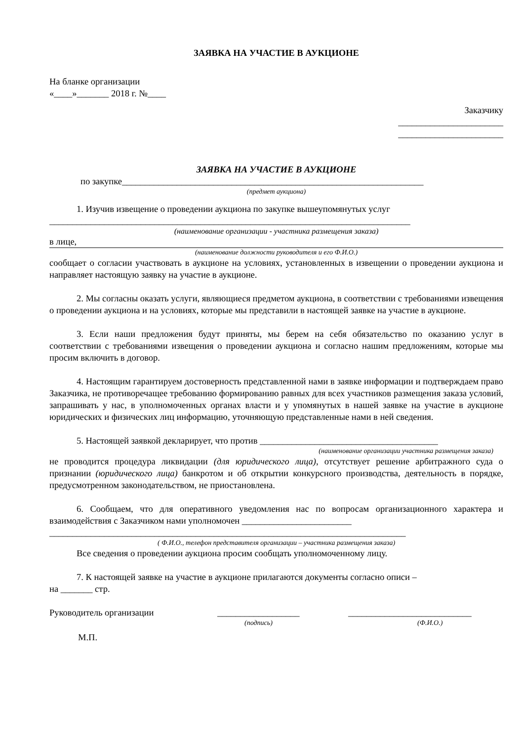ЗАЯВКА НА УЧАСТИЕ В АУКЦИОНЕ
На бланке организации
«____»_______ 2018 г. №____
Заказчику
_______________________
_______________________
ЗАЯВКА НА УЧАСТИЕ В АУКЦИОНЕ
по закупке__________________________________________________________________
(предмет аукциона)
1. Изучив извещение о проведении аукциона по закупке вышеупомянутых услуг
_______________________________________________________________________________
(наименование организации - участника размещения заказа)
в лице,
(наименование должности руководителя и его Ф.И.О.)
сообщает о согласии участвовать в аукционе на условиях, установленных в извещении о проведении аукциона и направляет настоящую заявку на участие в аукционе.
2. Мы согласны оказать услуги, являющиеся предметом аукциона, в соответствии с требованиями извещения о проведении аукциона и на условиях, которые мы представили в настоящей заявке на участие в аукционе.
3. Если наши предложения будут приняты, мы берем на себя обязательство по оказанию услуг в соответствии с требованиями извещения о проведении аукциона и согласно нашим предложениям, которые мы просим включить в договор.
4. Настоящим гарантируем достоверность представленной нами в заявке информации и подтверждаем право Заказчика, не противоречащее требованию формированию равных для всех участников размещения заказа условий, запрашивать у нас, в уполномоченных органах власти и у упомянутых в нашей заявке на участие в аукционе юридических и физических лиц информацию, уточняющую представленные нами в ней сведения.
5. Настоящей заявкой декларирует, что против _______________________________________
(наименование организации участника размещения заказа)
не проводится процедура ликвидации (для юридического лица), отсутствует решение арбитражного суда о признании (юридического лица) банкротом и об открытии конкурсного производства, деятельность в порядке, предусмотренном законодательством, не приостановлена.
6. Сообщаем, что для оперативного уведомления нас по вопросам организационного характера и взаимодействия с Заказчиком нами уполномочен ________________________
______________________________________________________________________________
( Ф.И.О., телефон представителя организации – участника размещения заказа)
Все сведения о проведении аукциона просим сообщать уполномоченному лицу.
7. К настоящей заявке на участие в аукционе прилагаются документы согласно описи –
на _______ стр.
Руководитель организации __________________ ___________________________
(подпись) (Ф.И.О.)
М.П.